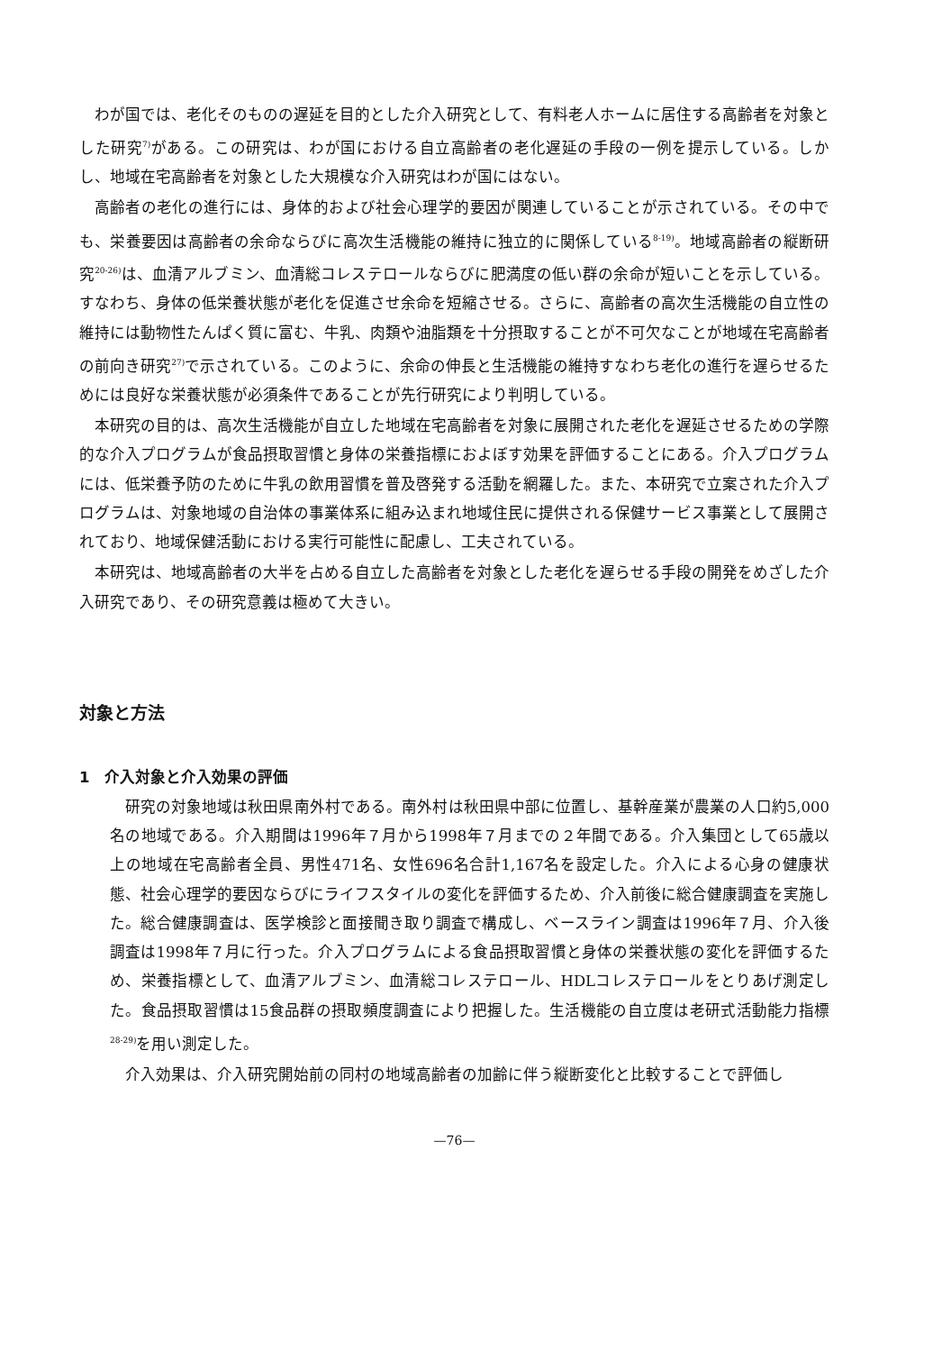わが国では、老化そのものの遅延を目的とした介入研究として、有料老人ホームに居住する高齢者を対象とした研究<sup>7)</sup>がある。この研究は、わが国における自立高齢者の老化遅延の手段の一例を提示している。しかし、地域在宅高齢者を対象とした大規模な介入研究はわが国にはない。
高齢者の老化の進行には、身体的および社会心理学的要因が関連していることが示されている。その中でも、栄養要因は高齢者の余命ならびに高次生活機能の維持に独立的に関係している<sup>8-19)</sup>。地域高齢者の縦断研究<sup>20-26)</sup>は、血清アルブミン、血清総コレステロールならびに肥満度の低い群の余命が短いことを示している。すなわち、身体の低栄養状態が老化を促進させ余命を短縮させる。さらに、高齢者の高次生活機能の自立性の維持には動物性たんぱく質に富む、牛乳、肉類や油脂類を十分摂取することが不可欠なことが地域在宅高齢者の前向き研究<sup>27)</sup>で示されている。このように、余命の伸長と生活機能の維持すなわち老化の進行を遅らせるためには良好な栄養状態が必須条件であることが先行研究により判明している。
本研究の目的は、高次生活機能が自立した地域在宅高齢者を対象に展開された老化を遅延させるための学際的な介入プログラムが食品摂取習慣と身体の栄養指標におよぼす効果を評価することにある。介入プログラムには、低栄養予防のために牛乳の飲用習慣を普及啓発する活動を網羅した。また、本研究で立案された介入プログラムは、対象地域の自治体の事業体系に組み込まれ地域住民に提供される保健サービス事業として展開されており、地域保健活動における実行可能性に配慮し、工夫されている。
本研究は、地域高齢者の大半を占める自立した高齢者を対象とした老化を遅らせる手段の開発をめざした介入研究であり、その研究意義は極めて大きい。
対象と方法
1　介入対象と介入効果の評価
研究の対象地域は秋田県南外村である。南外村は秋田県中部に位置し、基幹産業が農業の人口約5,000名の地域である。介入期間は1996年７月から1998年７月までの２年間である。介入集団として65歳以上の地域在宅高齢者全員、男性471名、女性696名合計1,167名を設定した。介入による心身の健康状態、社会心理学的要因ならびにライフスタイルの変化を評価するため、介入前後に総合健康調査を実施した。総合健康調査は、医学検診と面接聞き取り調査で構成し、ベースライン調査は1996年７月、介入後調査は1998年７月に行った。介入プログラムによる食品摂取習慣と身体の栄養状態の変化を評価するため、栄養指標として、血清アルブミン、血清総コレステロール、HDLコレステロールをとりあげ測定した。食品摂取習慣は15食品群の摂取頻度調査により把握した。生活機能の自立度は老研式活動能力指標<sup>28-29)</sup>を用い測定した。
介入効果は、介入研究開始前の同村の地域高齢者の加齢に伴う縦断変化と比較することで評価し
—76—